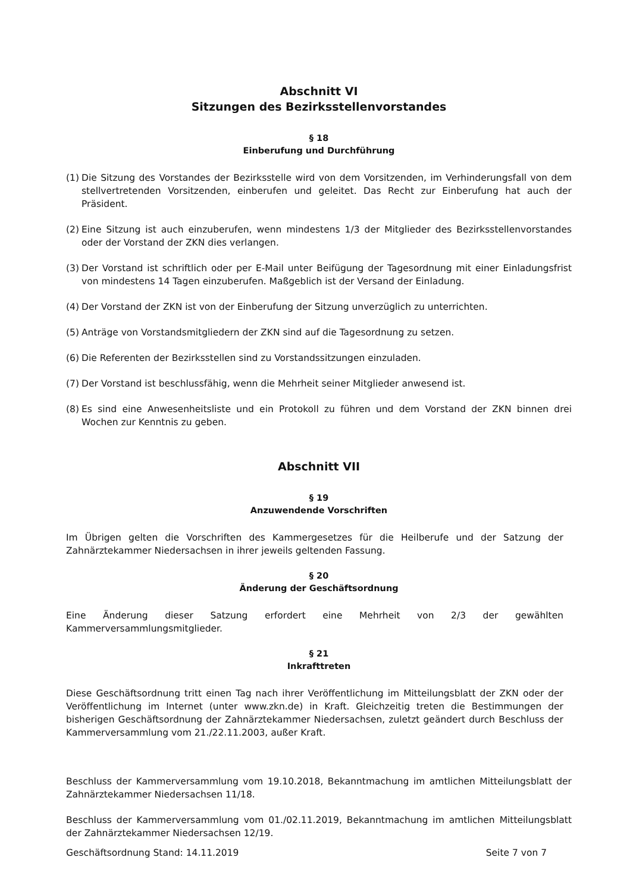Abschnitt VI
Sitzungen des Bezirksstellenvorstandes
§ 18
Einberufung und Durchführung
(1) Die Sitzung des Vorstandes der Bezirksstelle wird von dem Vorsitzenden, im Verhinderungsfall von dem stellvertretenden Vorsitzenden, einberufen und geleitet. Das Recht zur Einberufung hat auch der Präsident.
(2) Eine Sitzung ist auch einzuberufen, wenn mindestens 1/3 der Mitglieder des Bezirksstellenvorstandes oder der Vorstand der ZKN dies verlangen.
(3) Der Vorstand ist schriftlich oder per E-Mail unter Beifügung der Tagesordnung mit einer Einladungsfrist von mindestens 14 Tagen einzuberufen. Maßgeblich ist der Versand der Einladung.
(4) Der Vorstand der ZKN ist von der Einberufung der Sitzung unverzüglich zu unterrichten.
(5) Anträge von Vorstandsmitgliedern der ZKN sind auf die Tagesordnung zu setzen.
(6) Die Referenten der Bezirksstellen sind zu Vorstandssitzungen einzuladen.
(7) Der Vorstand ist beschlussfähig, wenn die Mehrheit seiner Mitglieder anwesend ist.
(8) Es sind eine Anwesenheitsliste und ein Protokoll zu führen und dem Vorstand der ZKN binnen drei Wochen zur Kenntnis zu geben.
Abschnitt VII
§ 19
Anzuwendende Vorschriften
Im Übrigen gelten die Vorschriften des Kammergesetzes für die Heilberufe und der Satzung der Zahnärztekammer Niedersachsen in ihrer jeweils geltenden Fassung.
§ 20
Änderung der Geschäftsordnung
Eine Änderung dieser Satzung erfordert eine Mehrheit von 2/3 der gewählten Kammerversammlungsmitglieder.
§ 21
Inkrafttreten
Diese Geschäftsordnung tritt einen Tag nach ihrer Veröffentlichung im Mitteilungsblatt der ZKN oder der Veröffentlichung im Internet (unter www.zkn.de) in Kraft. Gleichzeitig treten die Bestimmungen der bisherigen Geschäftsordnung der Zahnärztekammer Niedersachsen, zuletzt geändert durch Beschluss der Kammerversammlung vom 21./22.11.2003, außer Kraft.
Beschluss der Kammerversammlung vom 19.10.2018, Bekanntmachung im amtlichen Mitteilungsblatt der Zahnärztekammer Niedersachsen 11/18.
Beschluss der Kammerversammlung vom 01./02.11.2019, Bekanntmachung im amtlichen Mitteilungsblatt der Zahnärztekammer Niedersachsen 12/19.
Geschäftsordnung Stand: 14.11.2019 Seite 7 von 7